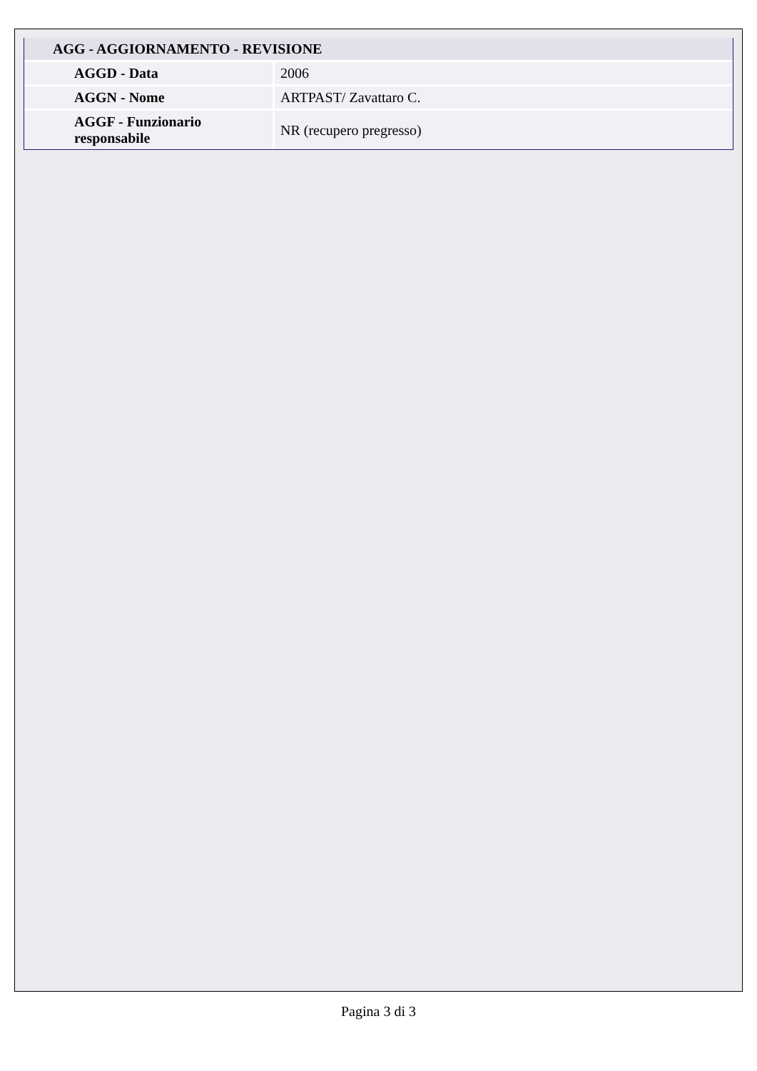| AGG - AGGIORNAMENTO - REVISIONE | |
| --- | --- |
| AGGD - Data | 2006 |
| AGGN - Nome | ARTPAST/ Zavattaro C. |
| AGGF - Funzionario responsabile | NR (recupero pregresso) |
Pagina 3 di 3